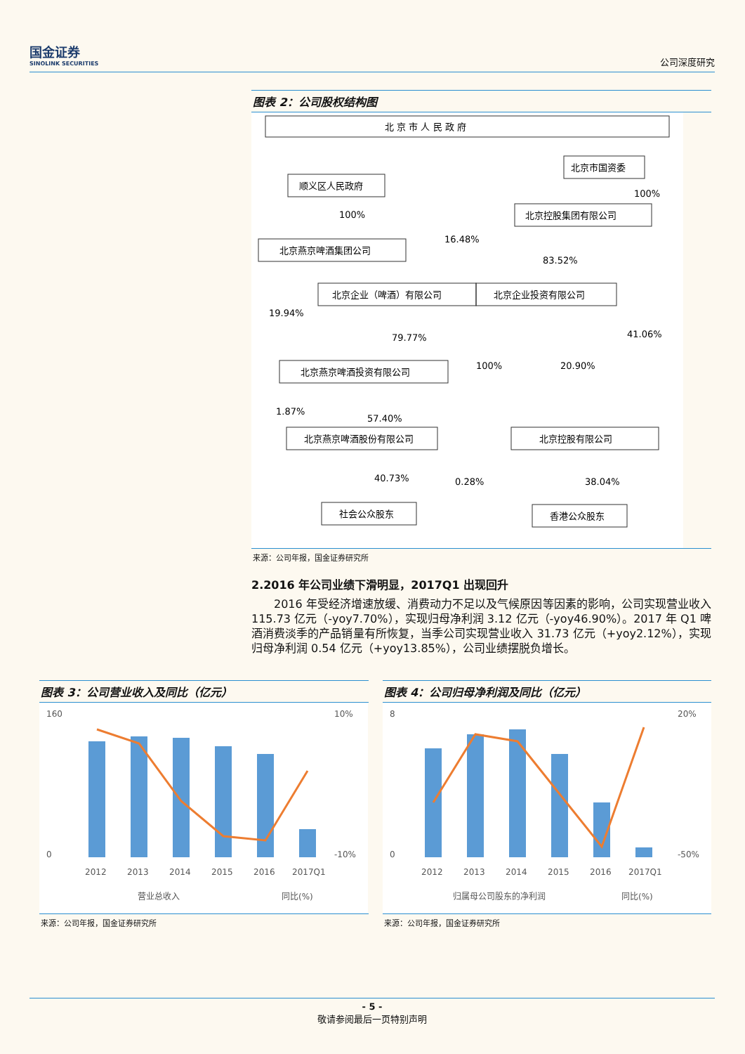国金证券
SINOLINK SECURITIES
公司深度研究
图表 2：公司股权结构图
北 京 市 人 民 政 府
北京市国资委
顺义区人民政府
100%
100%
北京控股集团有限公司
北京燕京啤酒集团公司
16.48%
83.52%
北京企业（啤酒）有限公司
北京企业投资有限公司
19.94%
79.77%
41.06%
100%
20.90%
北京燕京啤酒投资有限公司
1.87%
57.40%
北京燕京啤酒股份有限公司
北京控股有限公司
40.73%
0.28%
38.04%
社会公众股东
香港公众股东
来源：公司年报，国金证券研究所
2.2016 年公司业绩下滑明显，2017Q1 出现回升
2016 年受经济增速放缓、消费动力不足以及气候原因等因素的影响，公司实现营业收入 115.73 亿元（-yoy7.70%），实现归母净利润 3.12 亿元（-yoy46.90%）。2017 年 Q1 啤酒消费淡季的产品销量有所恢复，当季公司实现营业收入 31.73 亿元（+yoy2.12%），实现归母净利润 0.54 亿元（+yoy13.85%），公司业绩摆脱负增长。
图表 3：公司营业收入及同比（亿元）
160
0
10%
-10%
2012
2013
2014
2015
2016
2017Q1
营业总收入
同比(%)
来源：公司年报，国金证券研究所
图表 4：公司归母净利润及同比（亿元）
8
0
20%
-50%
2012
2013
2014
2015
2016
2017Q1
归属母公司股东的净利润
同比(%)
来源：公司年报，国金证券研究所
- 5 -
敬请参阅最后一页特别声明